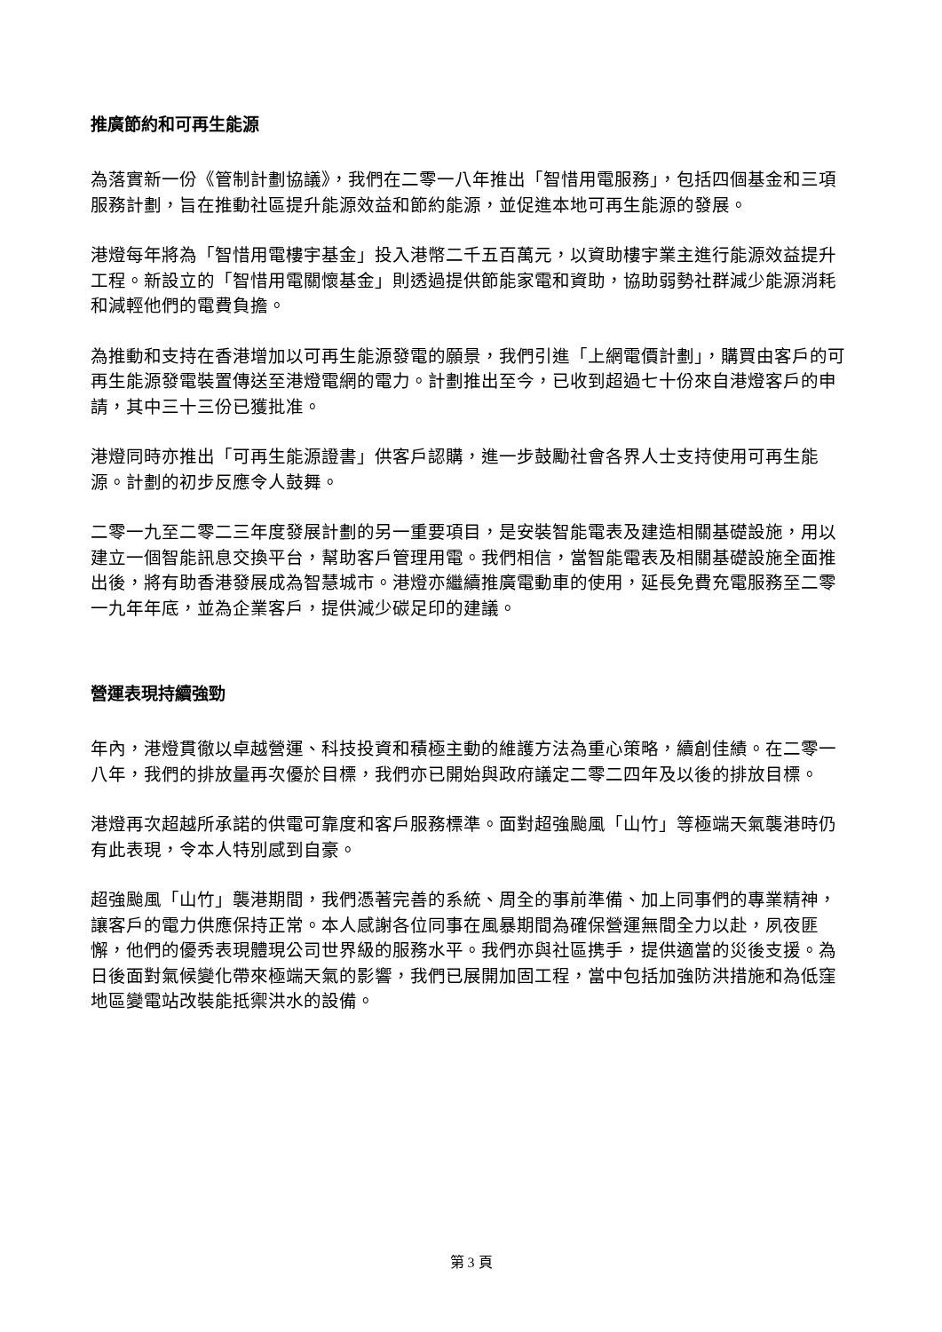推廣節約和可再生能源
為落實新一份《管制計劃協議》，我們在二零一八年推出「智惜用電服務」，包括四個基金和三項服務計劃，旨在推動社區提升能源效益和節約能源，並促進本地可再生能源的發展。
港燈每年將為「智惜用電樓宇基金」投入港幣二千五百萬元，以資助樓宇業主進行能源效益提升工程。新設立的「智惜用電關懷基金」則透過提供節能家電和資助，協助弱勢社群減少能源消耗和減輕他們的電費負擔。
為推動和支持在香港增加以可再生能源發電的願景，我們引進「上網電價計劃」，購買由客戶的可再生能源發電裝置傳送至港燈電網的電力。計劃推出至今，已收到超過七十份來自港燈客戶的申請，其中三十三份已獲批准。
港燈同時亦推出「可再生能源證書」供客戶認購，進一步鼓勵社會各界人士支持使用可再生能源。計劃的初步反應令人鼓舞。
二零一九至二零二三年度發展計劃的另一重要項目，是安裝智能電表及建造相關基礎設施，用以建立一個智能訊息交換平台，幫助客戶管理用電。我們相信，當智能電表及相關基礎設施全面推出後，將有助香港發展成為智慧城市。港燈亦繼續推廣電動車的使用，延長免費充電服務至二零一九年年底，並為企業客戶，提供減少碳足印的建議。
營運表現持續強勁
年內，港燈貫徹以卓越營運、科技投資和積極主動的維護方法為重心策略，續創佳績。在二零一八年，我們的排放量再次優於目標，我們亦已開始與政府議定二零二四年及以後的排放目標。
港燈再次超越所承諾的供電可靠度和客戶服務標準。面對超強颱風「山竹」等極端天氣襲港時仍有此表現，令本人特別感到自豪。
超強颱風「山竹」襲港期間，我們憑著完善的系統、周全的事前準備、加上同事們的專業精神，讓客戶的電力供應保持正常。本人感謝各位同事在風暴期間為確保營運無間全力以赴，夙夜匪懈，他們的優秀表現體現公司世界級的服務水平。我們亦與社區携手，提供適當的災後支援。為日後面對氣候變化帶來極端天氣的影響，我們已展開加固工程，當中包括加強防洪措施和為低窪地區變電站改裝能抵禦洪水的設備。
第 3 頁